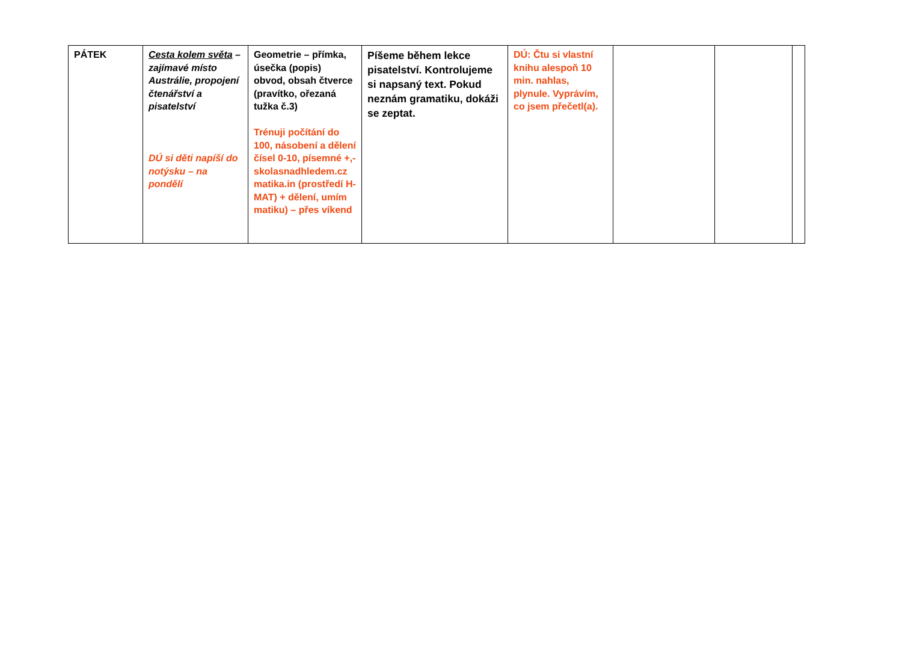| PÁTEK | Cesta kolem světa – zajímavé místo Austrálie, propojení čtenářství a pisatelství DÚ si děti napíší do notýsku – na pondělí | Geometrie – přímka, úsečka (popis) obvod, obsah čtverce (pravítko, ořezaná tužka č.3) Trénuji počítání do 100, násobení a dělení čísel 0-10, písemné +,- skolasnadhledem.cz matika.in (prostředí H-MAT) + dělení, umím matiku) – přes víkend | Píšeme během lekce pisatelství. Kontrolujeme si napsaný text. Pokud neznám gramatiku, dokáži se zeptat. | DÚ: Čtu si vlastní knihu alespoň 10 min. nahlas, plynule. Vyprávím, co jsem přečetl(a). | | | |